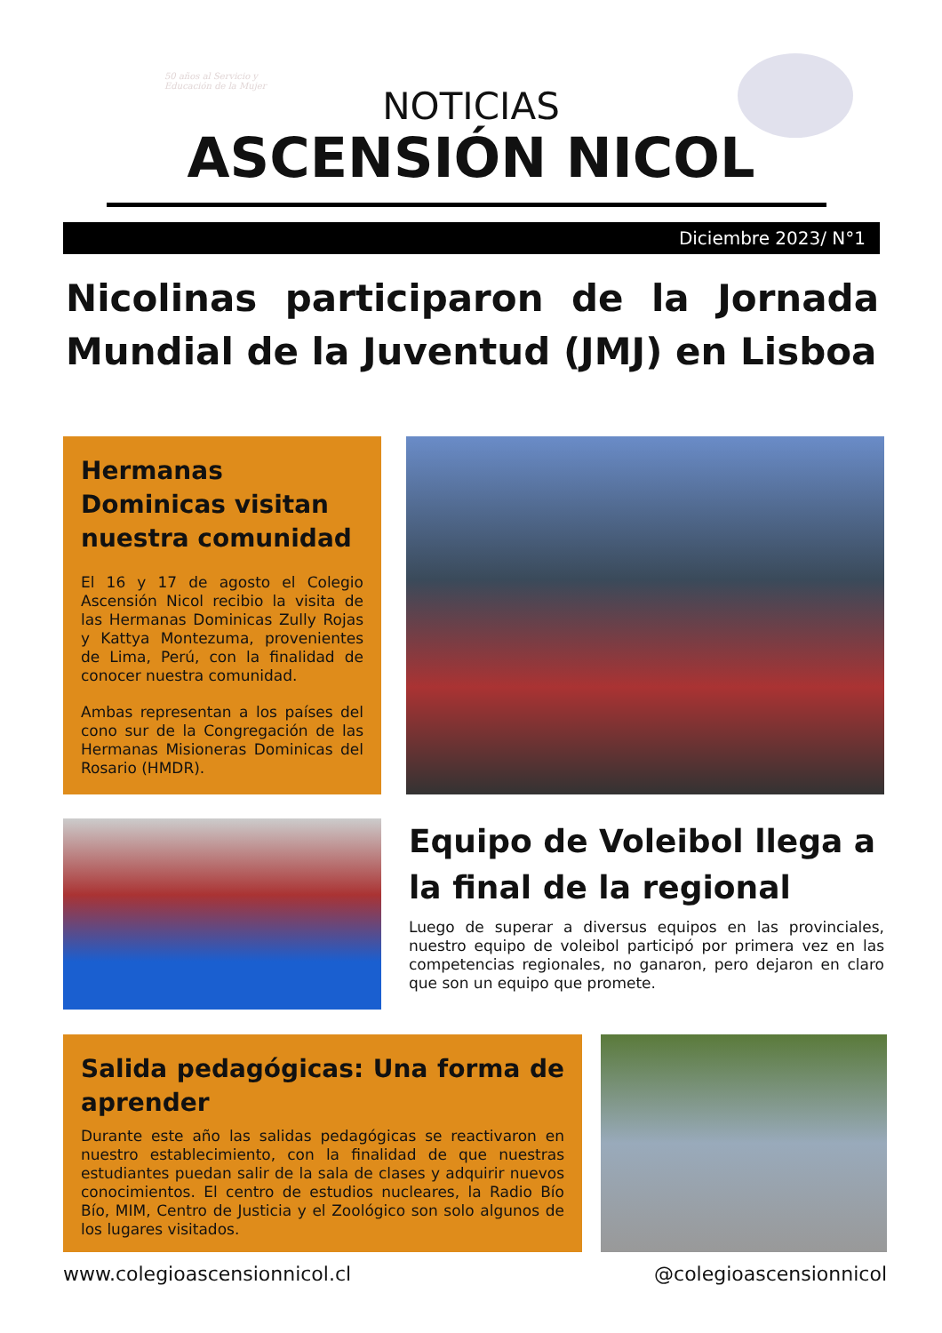50 años al Servicio y Educación de la Mujer
NOTICIAS
ASCENSIÓN NICOL
Diciembre 2023/ N°1
Nicolinas participaron de la Jornada Mundial de la Juventud (JMJ) en Lisboa
Hermanas Dominicas visitan nuestra comunidad
El 16 y 17 de agosto el Colegio Ascensión Nicol recibio la visita de las Hermanas Dominicas Zully Rojas y Kattya Montezuma, provenientes de Lima, Perú, con la finalidad de conocer nuestra comunidad.
Ambas representan a los países del cono sur de la Congregación de las Hermanas Misioneras Dominicas del Rosario (HMDR).
Equipo de Voleibol llega a la final de la regional
Luego de superar a diversus equipos en las provinciales, nuestro equipo de voleibol participó por primera vez en las competencias regionales, no ganaron, pero dejaron en claro que son un equipo que promete.
Salida pedagógicas: Una forma de aprender
Durante este año las salidas pedagógicas se reactivaron en nuestro establecimiento, con la finalidad de que nuestras estudiantes puedan salir de la sala de clases y adquirir nuevos conocimientos. El centro de estudios nucleares, la Radio Bío Bío, MIM, Centro de Justicia y el Zoológico son solo algunos de los lugares visitados.
www.colegioascensionnicol.cl @colegioascensionnicol